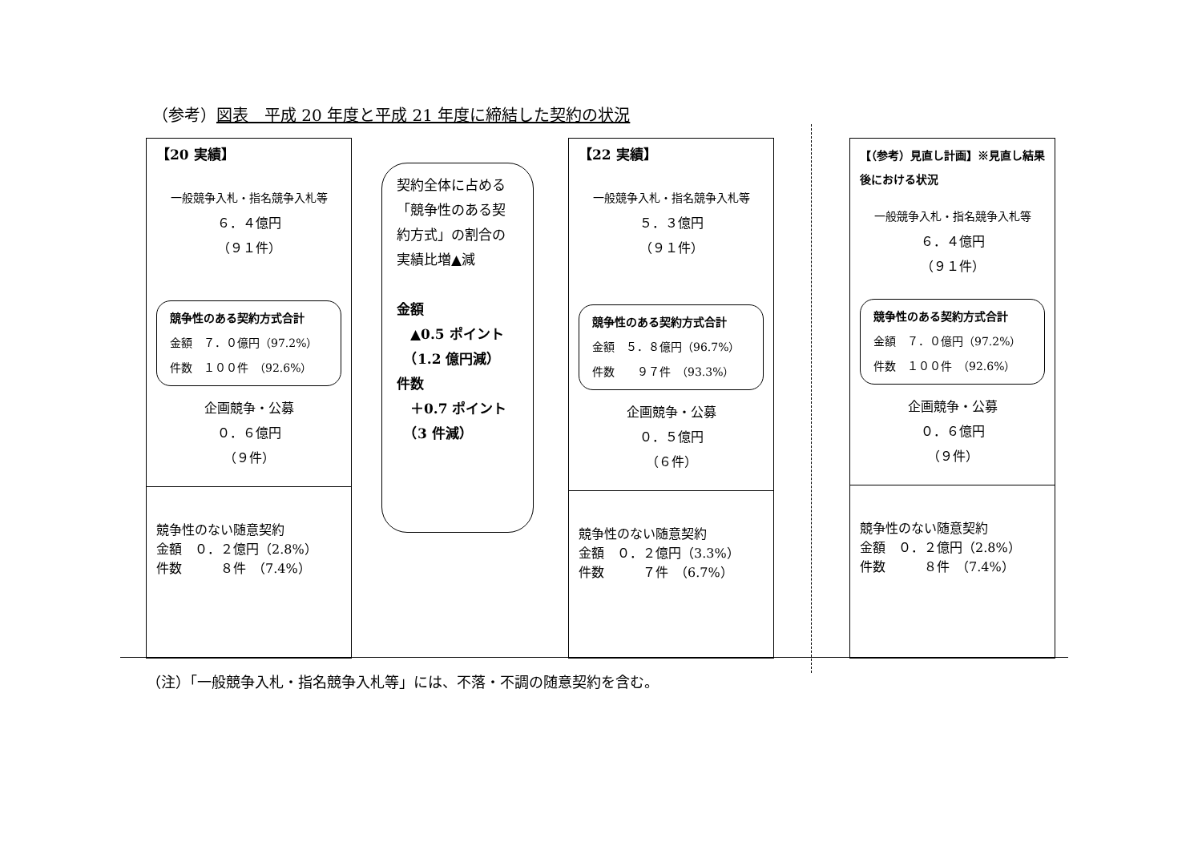（参考）図表　平成 20 年度と平成 21 年度に締結した契約の状況
【20 実績】
一般競争入札・指名競争入札等
６．４億円
（９１件）
競争性のある契約方式合計
金額　７．０億円（97.2%）
件数　１００件　（92.6%）
企画競争・公募
０．６億円
（９件）
競争性のない随意契約
金額　０．２億円（2.8%）
件数　　　８件　（7.4%）
契約全体に占める「競争性のある契約方式」の割合の実績比増▲減
金額
　▲0.5 ポイント
　（1.2 億円減）
件数
　＋0.7 ポイント
　（3 件減）
【22 実績】
一般競争入札・指名競争入札等
５．３億円
（９１件）
競争性のある契約方式合計
金額　５．８億円（96.7%）
件数　　９７件　（93.3%）
企画競争・公募
０．５億円
（６件）
競争性のない随意契約
金額　０．２億円（3.3%）
件数　　　７件　（6.7%）
【（参考）見直し計画】※見直し結果後における状況
一般競争入札・指名競争入札等
６．４億円
（９１件）
競争性のある契約方式合計
金額　７．０億円（97.2%）
件数　１００件　（92.6%）
企画競争・公募
０．６億円
（９件）
競争性のない随意契約
金額　０．２億円（2.8%）
件数　　　８件　（7.4%）
（注）「一般競争入札・指名競争入札等」には、不落・不調の随意契約を含む。